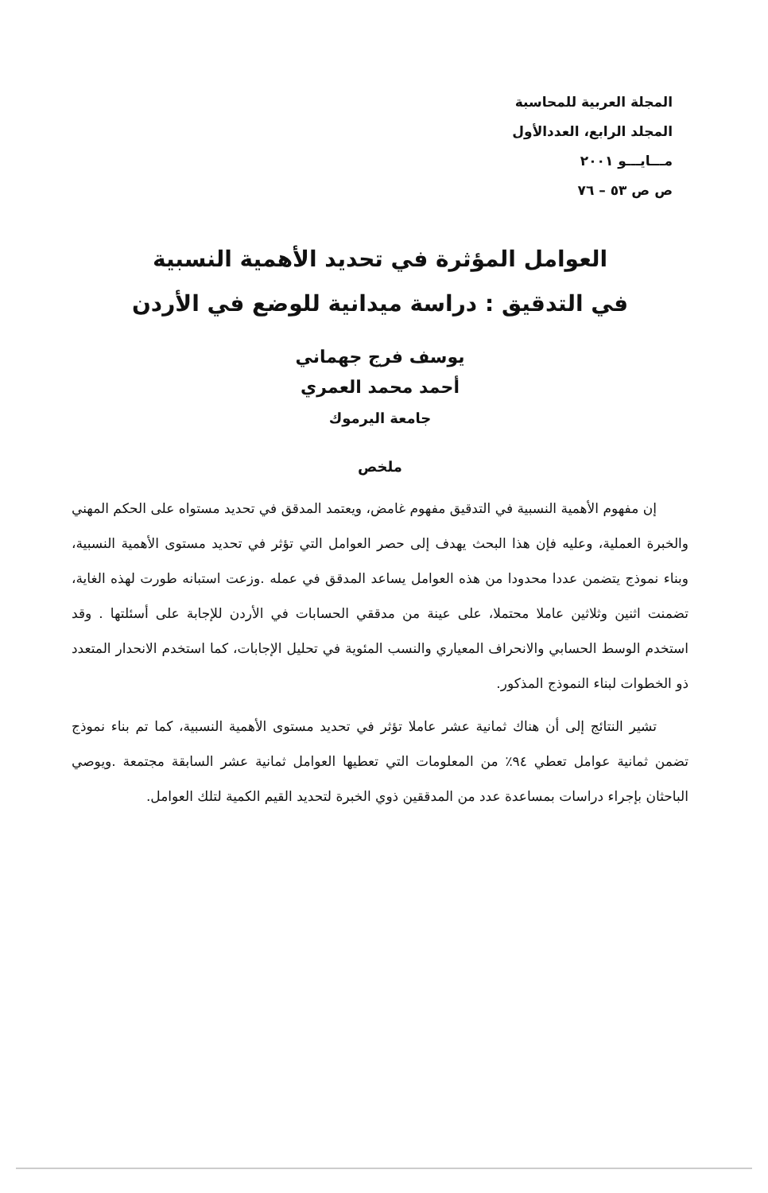المجلة العربية للمحاسبة
المجلد الرابع، العددالأول
مـــايـــو ٢٠٠١
ص ص ٥٣ – ٧٦
العوامل المؤثرة في تحديد الأهمية النسبية
في التدقيق : دراسة ميدانية للوضع في الأردن
يوسف فرج جهماني
أحمد محمد العمري
جامعة اليرموك
ملخص
إن مفهوم الأهمية النسبية في التدقيق مفهوم غامض، ويعتمد المدقق في تحديد مستواه على الحكم المهني والخبرة العملية، وعليه فإن هذا البحث يهدف إلى حصر العوامل التي تؤثر في تحديد مستوى الأهمية النسبية، وبناء نموذج يتضمن عددا محدودا من هذه العوامل يساعد المدقق في عمله .وزعت استبانه طورت لهذه الغاية، تضمنت اثنين وثلاثين عاملا محتملا، على عينة من مدققي الحسابات في الأردن للإجابة على أسئلتها . وقد استخدم الوسط الحسابي والانحراف المعياري والنسب المئوية في تحليل الإجابات، كما استخدم الانحدار المتعدد ذو الخطوات لبناء النموذج المذكور.
تشير النتائج إلى أن هناك ثمانية عشر عاملا تؤثر في تحديد مستوى الأهمية النسبية، كما تم بناء نموذج تضمن ثمانية عوامل تعطي ٩٤٪ من المعلومات التي تعطيها العوامل ثمانية عشر السابقة مجتمعة .ويوصي الباحثان بإجراء دراسات بمساعدة عدد من المدققين ذوي الخبرة لتحديد القيم الكمية لتلك العوامل.